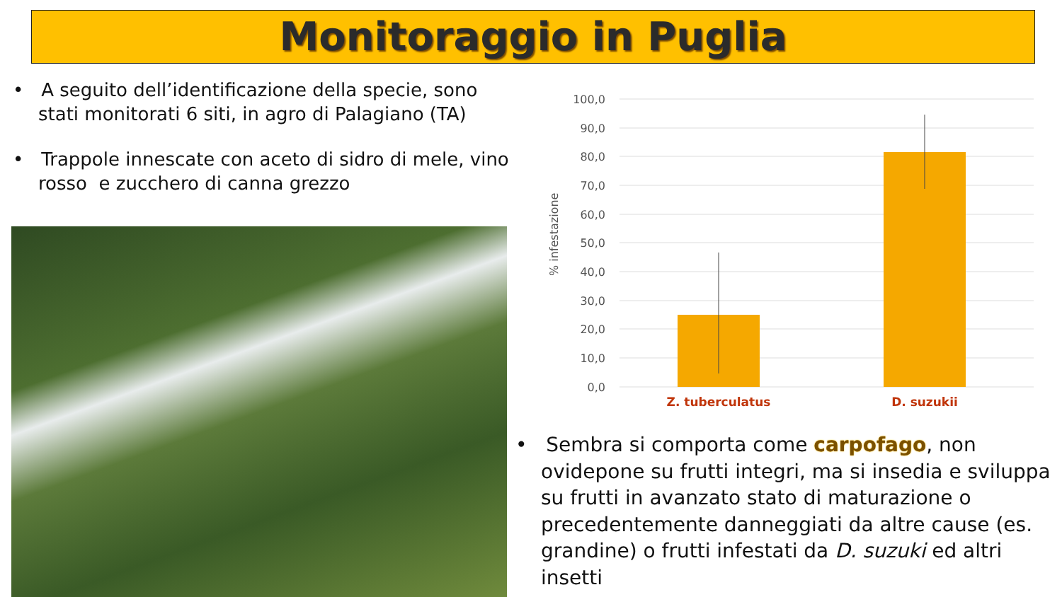Monitoraggio in Puglia
• A seguito dell’identificazione della specie, sono stati monitorati 6 siti, in agro di Palagiano (TA)
• Trappole innescate con aceto di sidro di mele, vino rosso e zucchero di canna grezzo
100,0
90,0
80,0
70,0
60,0
50,0
40,0
30,0
20,0
10,0
0,0
% infestazione
Z. tuberculatus
D. suzukii
• Sembra si comporta come carpofago, non ovidepone su frutti integri, ma si insedia e sviluppa su frutti in avanzato stato di maturazione o precedentemente danneggiati da altre cause (es. grandine) o frutti infestati da D. suzuki ed altri insetti